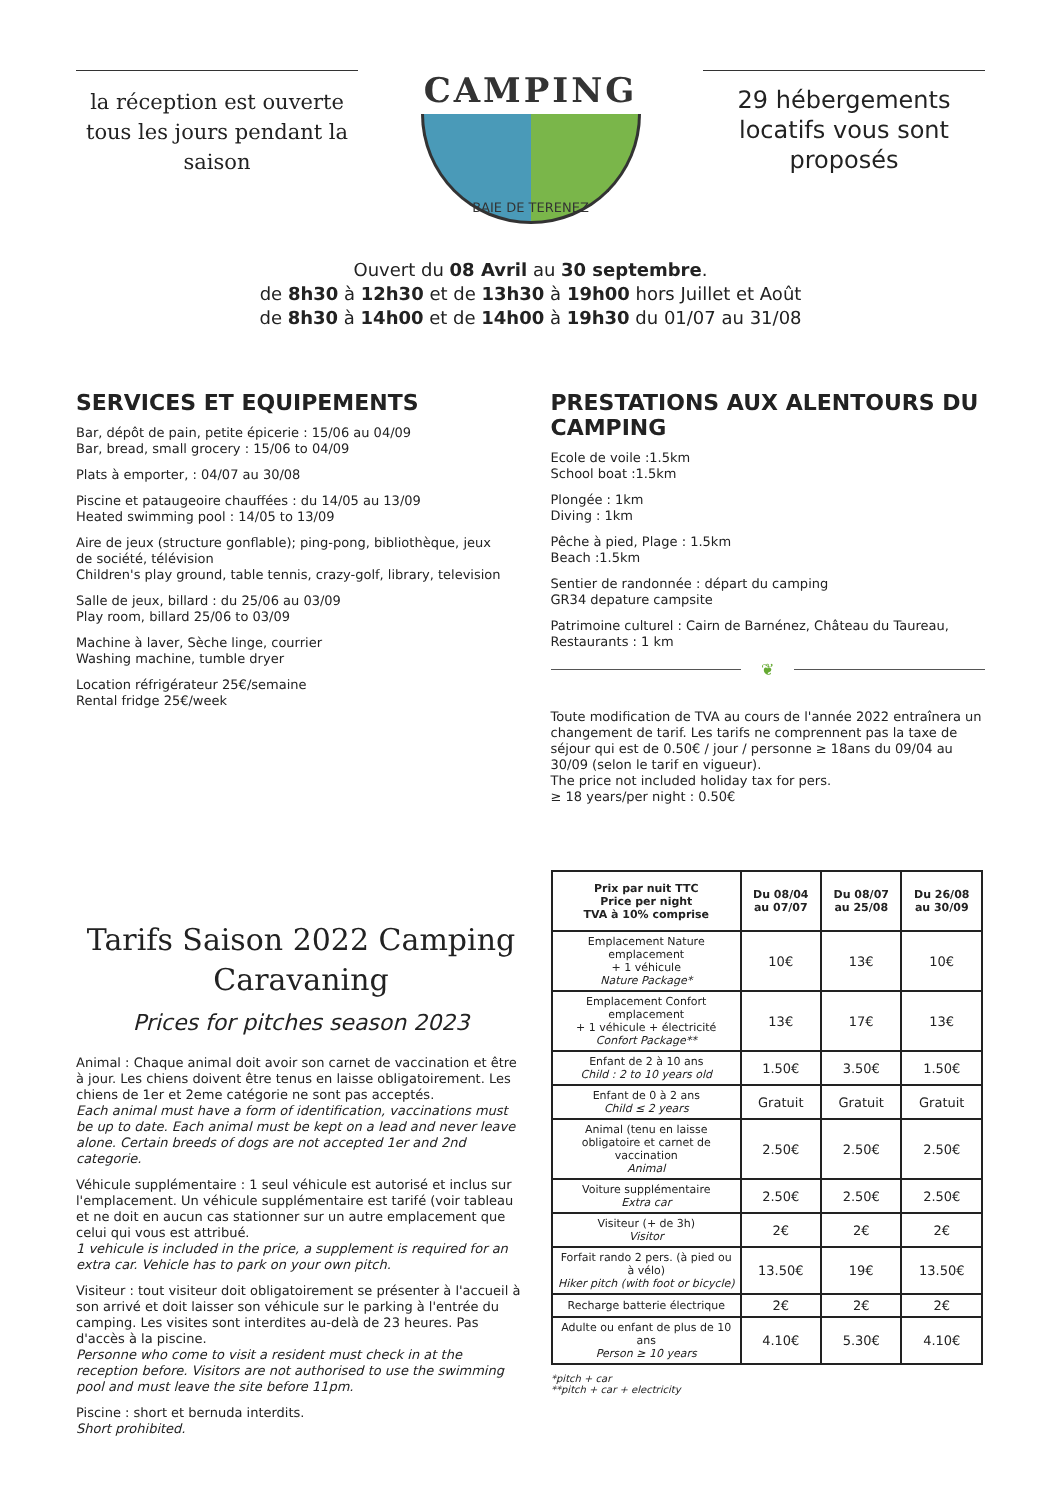la réception est ouverte tous les jours pendant la saison
CAMPING
BAIE DE TERENEZ
29 hébergements locatifs vous sont proposés
Ouvert du 08 Avril au 30 septembre.
de 8h30 à 12h30 et de 13h30 à 19h00 hors Juillet et Août
de 8h30 à 14h00 et de 14h00 à 19h30 du 01/07 au 31/08
SERVICES ET EQUIPEMENTS
Bar, dépôt de pain, petite épicerie : 15/06 au 04/09
Bar, bread, small grocery : 15/06 to 04/09
Plats à emporter, : 04/07 au 30/08
Piscine et pataugeoire chauffées : du 14/05 au 13/09
Heated swimming pool : 14/05 to 13/09
Aire de jeux (structure gonflable); ping-pong, bibliothèque, jeux de société, télévision
Children's play ground, table tennis, crazy-golf, library, television
Salle de jeux, billard : du 25/06 au 03/09
Play room, billard 25/06 to 03/09
Machine à laver, Sèche linge, courrier
Washing machine, tumble dryer
Location réfrigérateur 25€/semaine
Rental fridge 25€/week
PRESTATIONS AUX ALENTOURS DU CAMPING
Ecole de voile :1.5km
School boat :1.5km
Plongée : 1km
Diving : 1km
Pêche à pied, Plage : 1.5km
Beach :1.5km
Sentier de randonnée : départ du camping
GR34 depature campsite
Patrimoine culturel : Cairn de Barnénez, Château du Taureau,
Restaurants : 1 km
❦
Toute modification de TVA au cours de l'année 2022 entraînera un changement de tarif. Les tarifs ne comprennent pas la taxe de séjour qui est de 0.50€ / jour / personne ≥ 18ans du 09/04 au 30/09 (selon le tarif en vigueur).
The price not included holiday tax for pers.
≥ 18 years/per night : 0.50€
Tarifs Saison 2022 Camping Caravaning
Prices for pitches season 2023
Animal : Chaque animal doit avoir son carnet de vaccination et être à jour. Les chiens doivent être tenus en laisse obligatoirement. Les chiens de 1er et 2eme catégorie ne sont pas acceptés.
Each animal must have a form of identification, vaccinations must be up to date. Each animal must be kept on a lead and never leave alone. Certain breeds of dogs are not accepted 1er and 2nd categorie.
Véhicule supplémentaire : 1 seul véhicule est autorisé et inclus sur l'emplacement. Un véhicule supplémentaire est tarifé (voir tableau et ne doit en aucun cas stationner sur un autre emplacement que celui qui vous est attribué.
1 vehicule is included in the price, a supplement is required for an extra car. Vehicle has to park on your own pitch.
Visiteur : tout visiteur doit obligatoirement se présenter à l'accueil à son arrivé et doit laisser son véhicule sur le parking à l'entrée du camping. Les visites sont interdites au-delà de 23 heures. Pas d'accès à la piscine.
Personne who come to visit a resident must check in at the reception before. Visitors are not authorised to use the swimming pool and must leave the site before 11pm.
Piscine : short et bernuda interdits.
Short prohibited.
| Prix par nuit TTC Price per night TVA à 10% comprise | Du 08/04 au 07/07 | Du 08/07 au 25/08 | Du 26/08 au 30/09 |
| --- | --- | --- | --- |
| Emplacement Nature emplacement + 1 véhicule Nature Package* | 10€ | 13€ | 10€ |
| Emplacement Confort emplacement + 1 véhicule + électricité Confort Package** | 13€ | 17€ | 13€ |
| Enfant de 2 à 10 ans Child : 2 to 10 years old | 1.50€ | 3.50€ | 1.50€ |
| Enfant de 0 à 2 ans Child ≤ 2 years | Gratuit | Gratuit | Gratuit |
| Animal (tenu en laisse obligatoire et carnet de vaccination Animal | 2.50€ | 2.50€ | 2.50€ |
| Voiture supplémentaire Extra car | 2.50€ | 2.50€ | 2.50€ |
| Visiteur (+ de 3h) Visitor | 2€ | 2€ | 2€ |
| Forfait rando 2 pers. (à pied ou à vélo) Hiker pitch (with foot or bicycle) | 13.50€ | 19€ | 13.50€ |
| Recharge batterie électrique | 2€ | 2€ | 2€ |
| Adulte ou enfant de plus de 10 ans Person ≥ 10 years | 4.10€ | 5.30€ | 4.10€ |
*pitch + car
**pitch + car + electricity